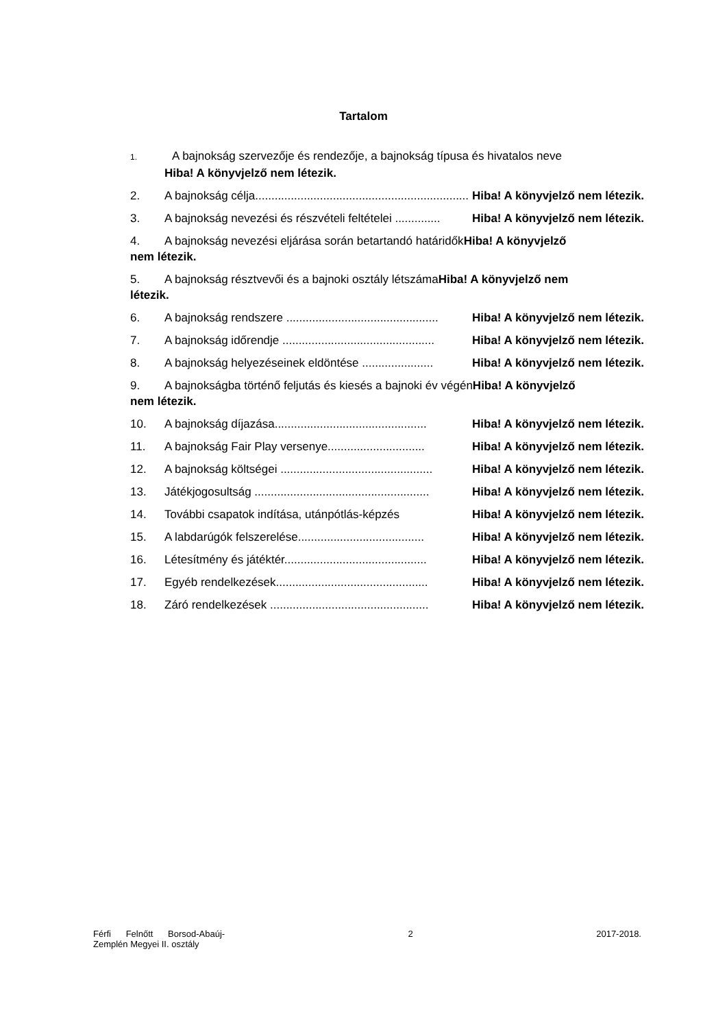Tartalom
1. A bajnokság szervezője és rendezője, a bajnokság típusa és hivatalos neve
Hiba! A könyvjelző nem létezik.
2. A bajnokság célja..................................................................... Hiba! A könyvjelző nem létezik.
3. A bajnokság nevezési és részvételi feltételei .............. Hiba! A könyvjelző nem létezik.
4. A bajnokság nevezési eljárása során betartandó határidőkHiba! A könyvjelző
nem létezik.
5. A bajnokság résztvevői és a bajnoki osztály létszámaHiba! A könyvjelző nem
létezik.
6. A bajnokság rendszere ............................................... Hiba! A könyvjelző nem létezik.
7. A bajnokság időrendje ............................................... Hiba! A könyvjelző nem létezik.
8. A bajnokság helyezéseinek eldöntése ...................... Hiba! A könyvjelző nem létezik.
9. A bajnokságba történő feljutás és kiesés a bajnoki év végénHiba! A könyvjelző
nem létezik.
10. A bajnokság díjazása............................................... Hiba! A könyvjelző nem létezik.
11. A bajnokság Fair Play versenye.............................. Hiba! A könyvjelző nem létezik.
12. A bajnokság költségei ............................................... Hiba! A könyvjelző nem létezik.
13. Játékjogosultság ...................................................... Hiba! A könyvjelző nem létezik.
14. További csapatok indítása, utánpótlás-képzés Hiba! A könyvjelző nem létezik.
15. A labdarúgók felszerelése....................................... Hiba! A könyvjelző nem létezik.
16. Létesítmény és játéktér............................................ Hiba! A könyvjelző nem létezik.
17. Egyéb rendelkezések............................................... Hiba! A könyvjelző nem létezik.
18. Záró rendelkezések ................................................. Hiba! A könyvjelző nem létezik.
Férfi Felnőtt Borsod-Abaúj-
Zemplén Megyei II. osztály
2 2017-2018.